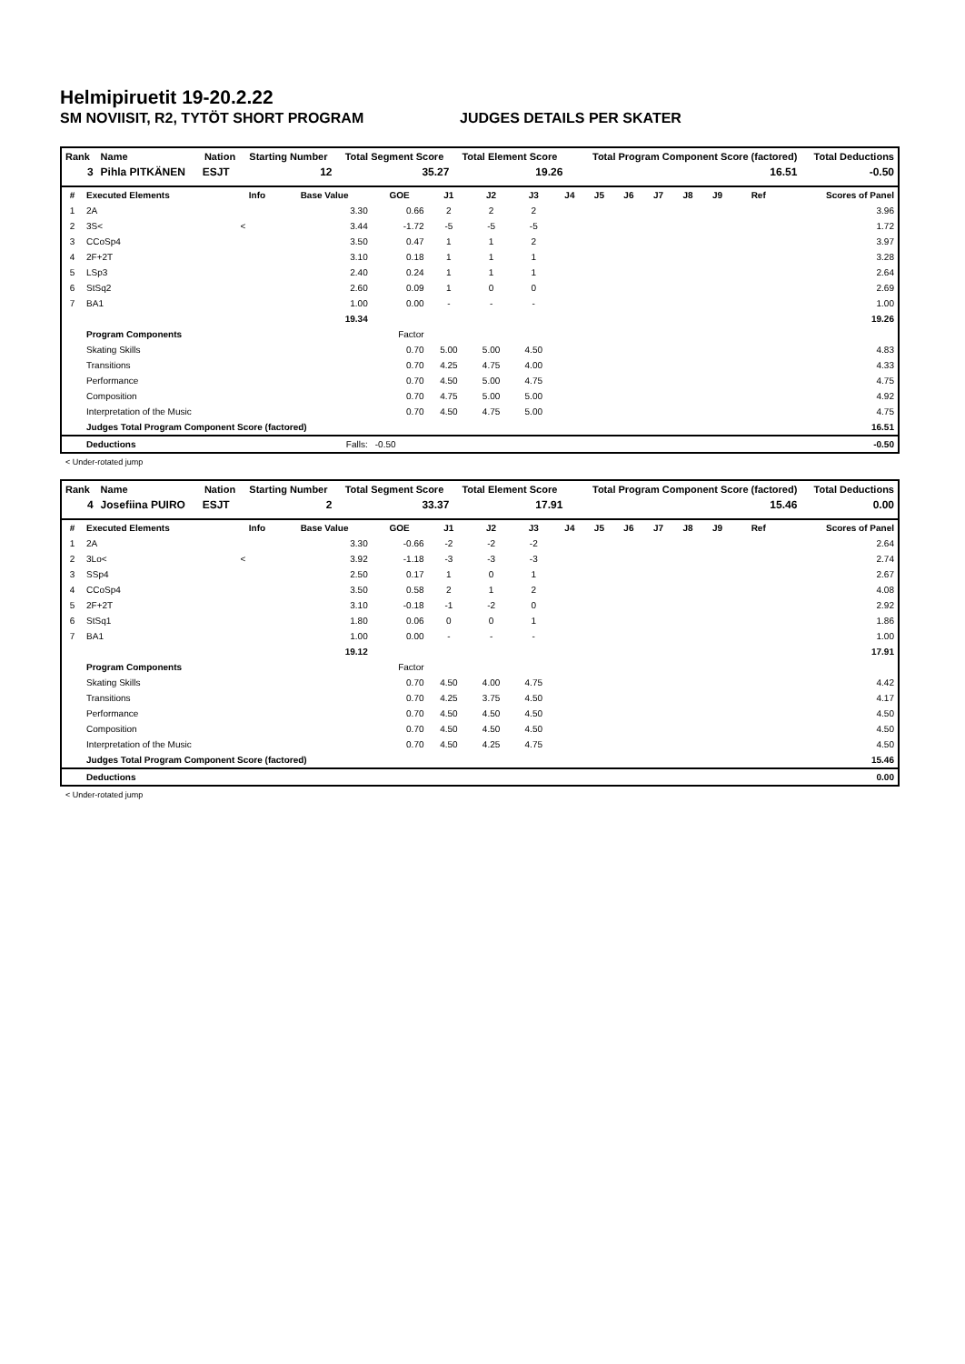Helmipiruetit 19-20.2.22
SM NOVIISIT, R2, TYTÖT SHORT PROGRAM JUDGES DETAILS PER SKATER
| Rank | Name | Nation | Starting Number | Total Segment Score | Total Element Score | Total Program Component Score (factored) | Total Deductions |
| --- | --- | --- | --- | --- | --- | --- | --- |
| 3 | Pihla PITKÄNEN | ESJT | 12 | 35.27 | 19.26 | 16.51 | -0.50 |
| # | Executed Elements | Info | Base Value | GOE | J1 | J2 | J3 | J4 | J5 | J6 | J7 | J8 | J9 | Ref | Scores of Panel |
| --- | --- | --- | --- | --- | --- | --- | --- | --- | --- | --- | --- | --- | --- | --- | --- |
| 1 | 2A | | 3.30 | 0.66 | 2 | 2 | 2 | | | | | | | | 3.96 |
| 2 | 3S< | < | 3.44 | -1.72 | -5 | -5 | -5 | | | | | | | | 1.72 |
| 3 | CCoSp4 | | 3.50 | 0.47 | 1 | 1 | 2 | | | | | | | | 3.97 |
| 4 | 2F+2T | | 3.10 | 0.18 | 1 | 1 | 1 | | | | | | | | 3.28 |
| 5 | LSp3 | | 2.40 | 0.24 | 1 | 1 | 1 | | | | | | | | 2.64 |
| 6 | StSq2 | | 2.60 | 0.09 | 1 | 0 | 0 | | | | | | | | 2.69 |
| 7 | BA1 | | 1.00 | 0.00 | - | - | - | | | | | | | | 1.00 |
| | | | 19.34 | | | | | | | | | | | | 19.26 |
| | Program Components | | | Factor | | | | | | | | | | | |
| | Skating Skills | | | 0.70 | 5.00 | 5.00 | 4.50 | | | | | | | | 4.83 |
| | Transitions | | | 0.70 | 4.25 | 4.75 | 4.00 | | | | | | | | 4.33 |
| | Performance | | | 0.70 | 4.50 | 5.00 | 4.75 | | | | | | | | 4.75 |
| | Composition | | | 0.70 | 4.75 | 5.00 | 5.00 | | | | | | | | 4.92 |
| | Interpretation of the Music | | | 0.70 | 4.50 | 4.75 | 5.00 | | | | | | | | 4.75 |
| | Judges Total Program Component Score (factored) | | | | | | | | | | | | | | 16.51 |
| | Deductions | | Falls: | -0.50 | | | | | | | | | | | -0.50 |
< Under-rotated jump
| Rank | Name | Nation | Starting Number | Total Segment Score | Total Element Score | Total Program Component Score (factored) | Total Deductions |
| --- | --- | --- | --- | --- | --- | --- | --- |
| 4 | Josefiina PUIRO | ESJT | 2 | 33.37 | 17.91 | 15.46 | 0.00 |
| # | Executed Elements | Info | Base Value | GOE | J1 | J2 | J3 | J4 | J5 | J6 | J7 | J8 | J9 | Ref | Scores of Panel |
| --- | --- | --- | --- | --- | --- | --- | --- | --- | --- | --- | --- | --- | --- | --- | --- |
| 1 | 2A | | 3.30 | -0.66 | -2 | -2 | -2 | | | | | | | | 2.64 |
| 2 | 3Lo< | < | 3.92 | -1.18 | -3 | -3 | -3 | | | | | | | | 2.74 |
| 3 | SSp4 | | 2.50 | 0.17 | 1 | 0 | 1 | | | | | | | | 2.67 |
| 4 | CCoSp4 | | 3.50 | 0.58 | 2 | 1 | 2 | | | | | | | | 4.08 |
| 5 | 2F+2T | | 3.10 | -0.18 | -1 | -2 | 0 | | | | | | | | 2.92 |
| 6 | StSq1 | | 1.80 | 0.06 | 0 | 0 | 1 | | | | | | | | 1.86 |
| 7 | BA1 | | 1.00 | 0.00 | - | - | - | | | | | | | | 1.00 |
| | | | 19.12 | | | | | | | | | | | | 17.91 |
| | Program Components | | | Factor | | | | | | | | | | | |
| | Skating Skills | | | 0.70 | 4.50 | 4.00 | 4.75 | | | | | | | | 4.42 |
| | Transitions | | | 0.70 | 4.25 | 3.75 | 4.50 | | | | | | | | 4.17 |
| | Performance | | | 0.70 | 4.50 | 4.50 | 4.50 | | | | | | | | 4.50 |
| | Composition | | | 0.70 | 4.50 | 4.50 | 4.50 | | | | | | | | 4.50 |
| | Interpretation of the Music | | | 0.70 | 4.50 | 4.25 | 4.75 | | | | | | | | 4.50 |
| | Judges Total Program Component Score (factored) | | | | | | | | | | | | | | 15.46 |
| | Deductions | | | | | | | | | | | | | | 0.00 |
< Under-rotated jump